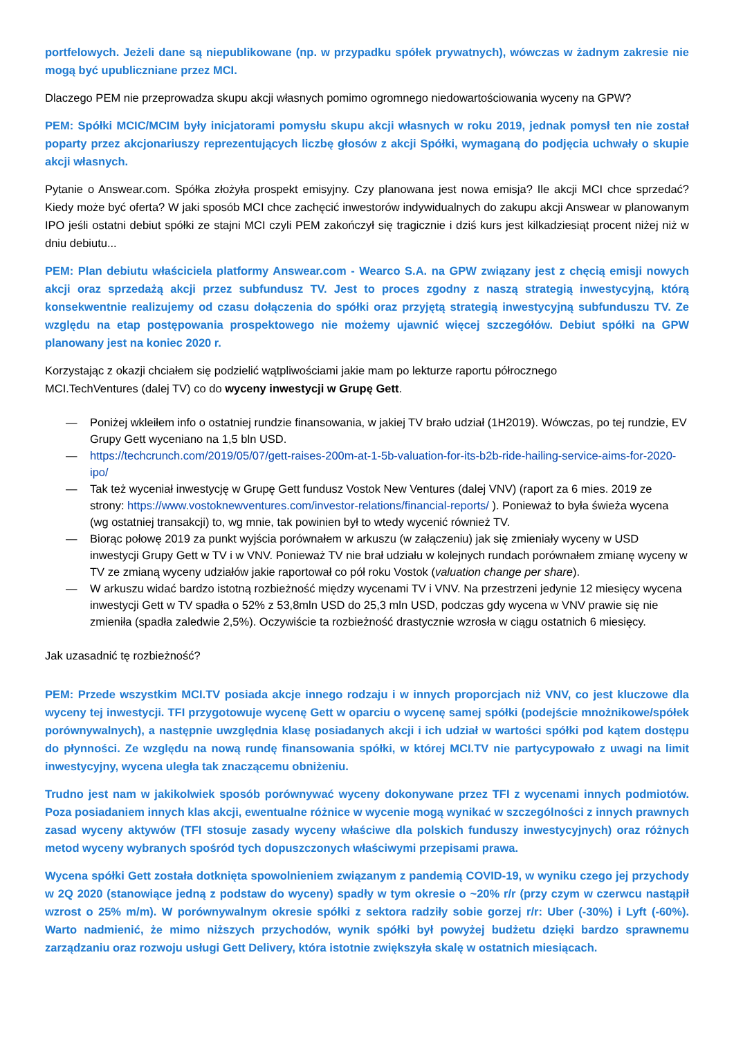portfelowych. Jeżeli dane są niepublikowane (np. w przypadku spółek prywatnych), wówczas w żadnym zakresie nie mogą być upubliczniane przez MCI.
Dlaczego PEM nie przeprowadza skupu akcji własnych pomimo ogromnego niedowartościowania wyceny na GPW?
PEM: Spółki MCIC/MCIM były inicjatorami pomysłu skupu akcji własnych w roku 2019, jednak pomysł ten nie został poparty przez akcjonariuszy reprezentujących liczbę głosów z akcji Spółki, wymaganą do podjęcia uchwały o skupie akcji własnych.
Pytanie o Answear.com. Spółka złożyła prospekt emisyjny. Czy planowana jest nowa emisja? Ile akcji MCI chce sprzedać? Kiedy może być oferta? W jaki sposób MCI chce zachęcić inwestorów indywidualnych do zakupu akcji Answear w planowanym IPO jeśli ostatni debiut spółki ze stajni MCI czyli PEM zakończył się tragicznie i dziś kurs jest kilkadziesiąt procent niżej niż w dniu debiutu...
PEM: Plan debiutu właściciela platformy Answear.com - Wearco S.A. na GPW związany jest z chęcią emisji nowych akcji oraz sprzedażą akcji przez subfundusz TV. Jest to proces zgodny z naszą strategią inwestycyjną, którą konsekwentnie realizujemy od czasu dołączenia do spółki oraz przyjętą strategią inwestycyjną subfunduszu TV. Ze względu na etap postępowania prospektowego nie możemy ujawnić więcej szczegółów. Debiut spółki na GPW planowany jest na koniec 2020 r.
Korzystając z okazji chciałem się podzielić wątpliwościami jakie mam po lekturze raportu półrocznego
MCI.TechVentures (dalej TV) co do wyceny inwestycji w Grupę Gett.
— Poniżej wkleiłem info o ostatniej rundzie finansowania, w jakiej TV brało udział (1H2019). Wówczas, po tej rundzie, EV Grupy Gett wyceniano na 1,5 bln USD.
— https://techcrunch.com/2019/05/07/gett-raises-200m-at-1-5b-valuation-for-its-b2b-ride-hailing-service-aims-for-2020-ipo/
— Tak też wyceniał inwestycję w Grupę Gett fundusz Vostok New Ventures (dalej VNV) (raport za 6 mies. 2019 ze strony: https://www.vostoknewventures.com/investor-relations/financial-reports/ ). Ponieważ to była świeża wycena (wg ostatniej transakcji) to, wg mnie, tak powinien był to wtedy wycenić również TV.
— Biorąc połowę 2019 za punkt wyjścia porównałem w arkuszu (w załączeniu) jak się zmieniały wyceny w USD inwestycji Grupy Gett w TV i w VNV. Ponieważ TV nie brał udziału w kolejnych rundach porównałem zmianę wyceny w TV ze zmianą wyceny udziałów jakie raportował co pół roku Vostok (valuation change per share).
— W arkuszu widać bardzo istotną rozbieżność między wycenami TV i VNV. Na przestrzeni jedynie 12 miesięcy wycena inwestycji Gett w TV spadła o 52% z 53,8mln USD do 25,3 mln USD, podczas gdy wycena w VNV prawie się nie zmieniła (spadła zaledwie 2,5%). Oczywiście ta rozbieżność drastycznie wzrosła w ciągu ostatnich 6 miesięcy.
Jak uzasadnić tę rozbieżność?
PEM: Przede wszystkim MCI.TV posiada akcje innego rodzaju i w innych proporcjach niż VNV, co jest kluczowe dla wyceny tej inwestycji. TFI przygotowuje wycenę Gett w oparciu o wycenę samej spółki (podejście mnożnikowe/spółek porównywalnych), a następnie uwzględnia klasę posiadanych akcji i ich udział w wartości spółki pod kątem dostępu do płynności. Ze względu na nową rundę finansowania spółki, w której MCI.TV nie partycypowało z uwagi na limit inwestycyjny, wycena uległa tak znaczącemu obniżeniu.
Trudno jest nam w jakikolwiek sposób porównywać wyceny dokonywane przez TFI z wycenami innych podmiotów. Poza posiadaniem innych klas akcji, ewentualne różnice w wycenie mogą wynikać w szczególności z innych prawnych zasad wyceny aktywów (TFI stosuje zasady wyceny właściwe dla polskich funduszy inwestycyjnych) oraz różnych metod wyceny wybranych spośród tych dopuszczonych właściwymi przepisami prawa.
Wycena spółki Gett została dotknięta spowolnieniem związanym z pandemią COVID-19, w wyniku czego jej przychody w 2Q 2020 (stanowiące jedną z podstaw do wyceny) spadły w tym okresie o ~20% r/r (przy czym w czerwcu nastąpił wzrost o 25% m/m). W porównywalnym okresie spółki z sektora radziły sobie gorzej r/r: Uber (-30%) i Lyft (-60%). Warto nadmienić, że mimo niższych przychodów, wynik spółki był powyżej budżetu dzięki bardzo sprawnemu zarządzaniu oraz rozwoju usługi Gett Delivery, która istotnie zwiększyła skalę w ostatnich miesiącach.